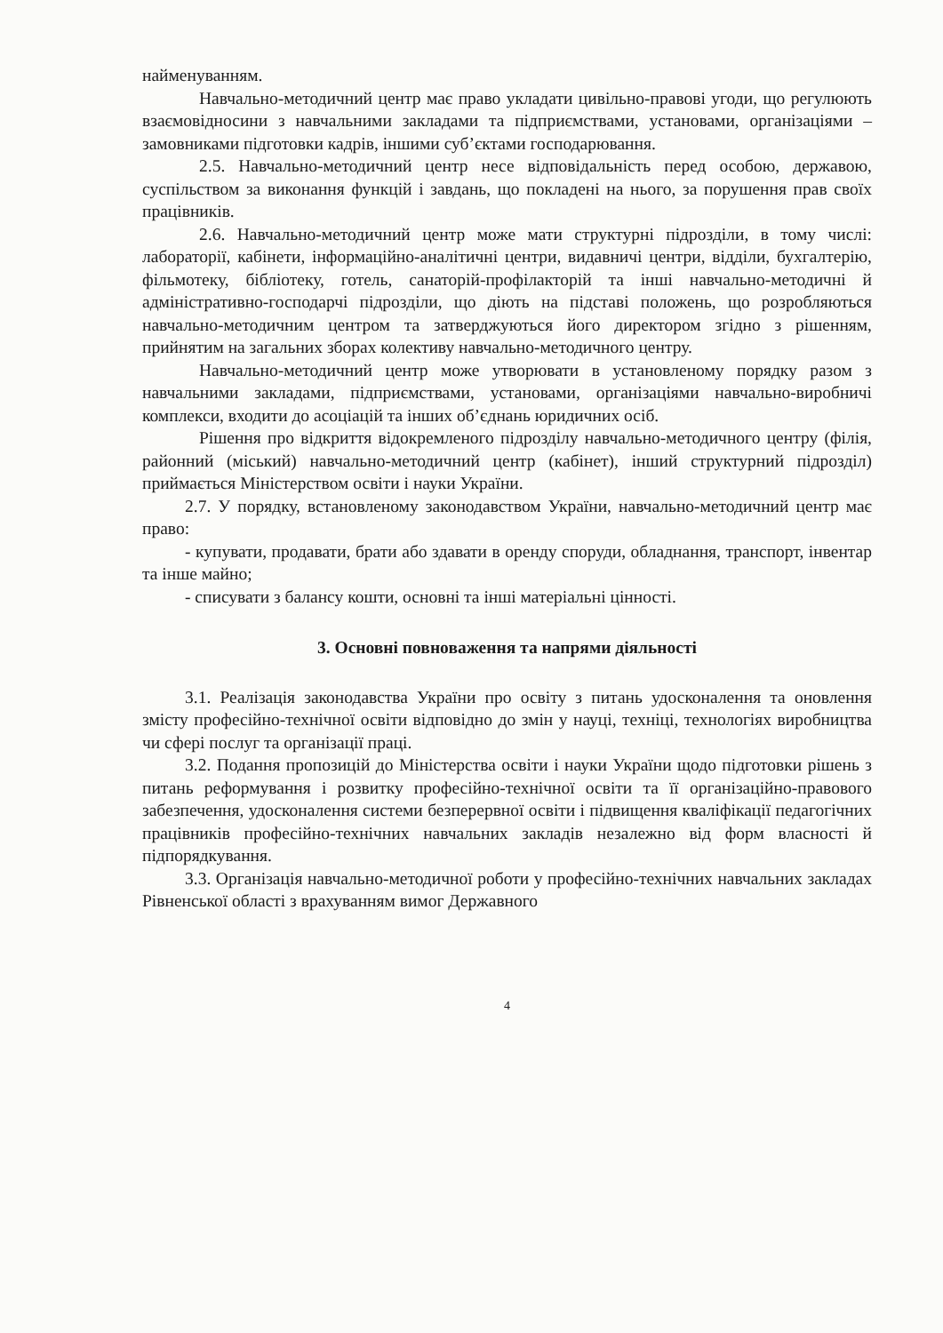найменуванням.
Навчально-методичний центр має право укладати цивільно-правові угоди, що регулюють взаємовідносини з навчальними закладами та підприємствами, установами, організаціями – замовниками підготовки кадрів, іншими суб’єктами господарювання.
2.5. Навчально-методичний центр несе відповідальність перед особою, державою, суспільством за виконання функцій і завдань, що покладені на нього, за порушення прав своїх працівників.
2.6. Навчально-методичний центр може мати структурні підрозділи, в тому числі: лабораторії, кабінети, інформаційно-аналітичні центри, видавничі центри, відділи, бухгалтерію, фільмотеку, бібліотеку, готель, санаторій-профілакторій та інші навчально-методичні й адміністративно-господарчі підрозділи, що діють на підставі положень, що розробляються навчально-методичним центром та затверджуються його директором згідно з рішенням, прийнятим на загальних зборах колективу навчально-методичного центру.
Навчально-методичний центр може утворювати в установленому порядку разом з навчальними закладами, підприємствами, установами, організаціями навчально-виробничі комплекси, входити до асоціацій та інших об’єднань юридичних осіб.
Рішення про відкриття відокремленого підрозділу навчально-методичного центру (філія, районний (міський) навчально-методичний центр (кабінет), інший структурний підрозділ) приймається Міністерством освіти і науки України.
2.7. У порядку, встановленому законодавством України, навчально-методичний центр має право:
- купувати, продавати, брати або здавати в оренду споруди, обладнання, транспорт, інвентар та інше майно;
- списувати з балансу кошти, основні та інші матеріальні цінності.
3. Основні повноваження та напрями діяльності
3.1. Реалізація законодавства України про освіту з питань удосконалення та оновлення змісту професійно-технічної освіти відповідно до змін у науці, техніці, технологіях виробництва чи сфері послуг та організації праці.
3.2. Подання пропозицій до Міністерства освіти і науки України щодо підготовки рішень з питань реформування і розвитку професійно-технічної освіти та її організаційно-правового забезпечення, удосконалення системи безперервної освіти і підвищення кваліфікації педагогічних працівників професійно-технічних навчальних закладів незалежно від форм власності й підпорядкування.
3.3. Організація навчально-методичної роботи у професійно-технічних навчальних закладах Рівненської області з врахуванням вимог Державного
4